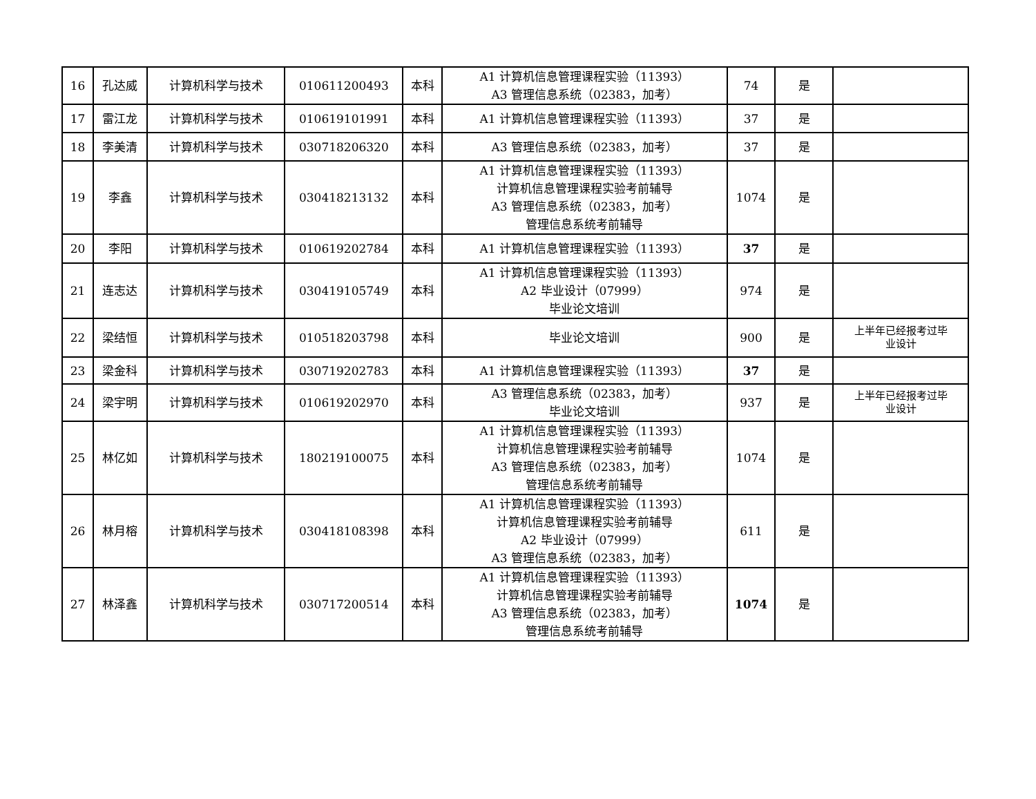| 16 | 孔达威 | 计算机科学与技术 | 010611200493 | 本科 | A1 计算机信息管理课程实验（11393） A3 管理信息系统（02383，加考） | 74 | 是 | |
| 17 | 雷江龙 | 计算机科学与技术 | 010619101991 | 本科 | A1 计算机信息管理课程实验（11393） | 37 | 是 | |
| 18 | 李美清 | 计算机科学与技术 | 030718206320 | 本科 | A3 管理信息系统（02383，加考） | 37 | 是 | |
| 19 | 李鑫 | 计算机科学与技术 | 030418213132 | 本科 | A1 计算机信息管理课程实验（11393） 计算机信息管理课程实验考前辅导 A3 管理信息系统（02383，加考） 管理信息系统考前辅导 | 1074 | 是 | |
| 20 | 李阳 | 计算机科学与技术 | 010619202784 | 本科 | A1 计算机信息管理课程实验（11393） | 37 | 是 | |
| 21 | 连志达 | 计算机科学与技术 | 030419105749 | 本科 | A1 计算机信息管理课程实验（11393） A2 毕业设计（07999） 毕业论文培训 | 974 | 是 | |
| 22 | 梁结恒 | 计算机科学与技术 | 010518203798 | 本科 | 毕业论文培训 | 900 | 是 | 上半年已经报考过毕 业设计 |
| 23 | 梁金科 | 计算机科学与技术 | 030719202783 | 本科 | A1 计算机信息管理课程实验（11393） | 37 | 是 | |
| 24 | 梁宇明 | 计算机科学与技术 | 010619202970 | 本科 | A3 管理信息系统（02383，加考） 毕业论文培训 | 937 | 是 | 上半年已经报考过毕 业设计 |
| 25 | 林亿如 | 计算机科学与技术 | 180219100075 | 本科 | A1 计算机信息管理课程实验（11393） 计算机信息管理课程实验考前辅导 A3 管理信息系统（02383，加考） 管理信息系统考前辅导 | 1074 | 是 | |
| 26 | 林月榕 | 计算机科学与技术 | 030418108398 | 本科 | A1 计算机信息管理课程实验（11393） 计算机信息管理课程实验考前辅导 A2 毕业设计（07999） A3 管理信息系统（02383，加考） | 611 | 是 | |
| 27 | 林泽鑫 | 计算机科学与技术 | 030717200514 | 本科 | A1 计算机信息管理课程实验（11393） 计算机信息管理课程实验考前辅导 A3 管理信息系统（02383，加考） 管理信息系统考前辅导 | 1074 | 是 | |